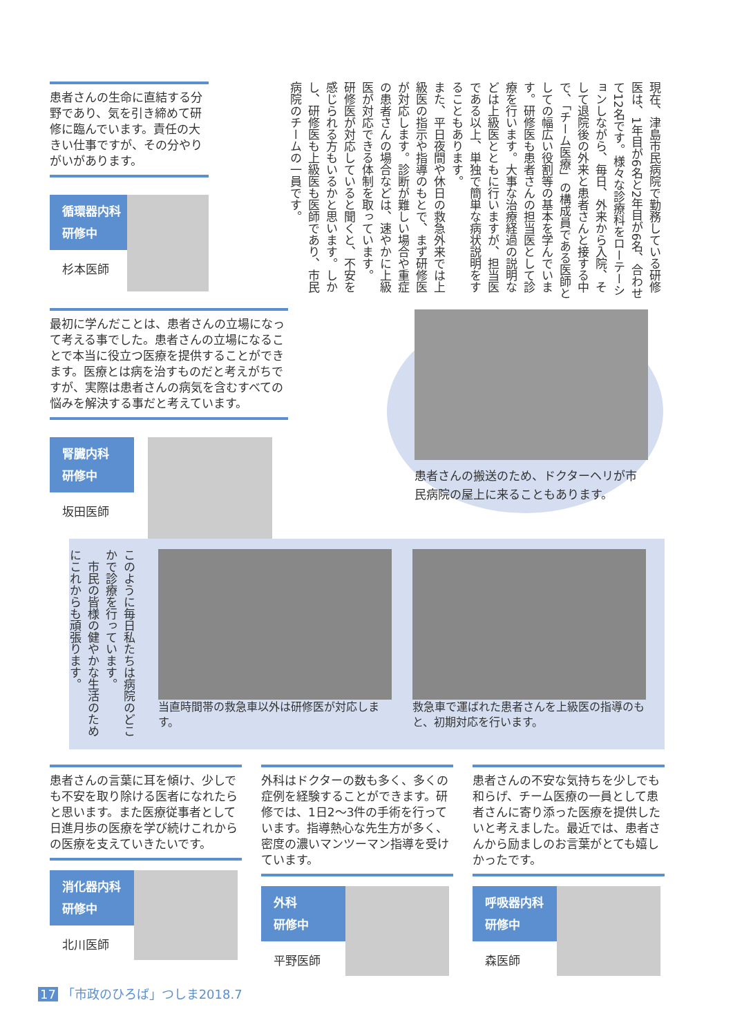患者さんの生命に直結する分野であり、気を引き締めて研修に臨んでいます。責任の大きい仕事ですが、その分やりがいがあります。
循環器内科
研修中
杉本医師
現在、津島市民病院で勤務している研修医は、1年目が6名と2年目が6名、合わせて12名です。様々な診療科をローテーションしながら、毎日、外来から入院、そして退院後の外来と患者さんと接する中で、「チーム医療」の構成員である医師としての幅広い役割等の基本を学んでいます。研修医も患者さんの担当医として診療を行います。大事な治療経過の説明などは上級医とともに行いますが、担当医である以上、単独で簡単な病状説明をすることもあります。
また、平日夜間や休日の救急外来では上級医の指示や指導のもとで、まず研修医が対応します。診断が難しい場合や重症の患者さんの場合などは、速やかに上級医が対応できる体制を取っています。
研修医が対応していると聞くと、不安を感じられる方もいるかと思います。しかし、研修医も上級医も医師であり、市民病院のチームの一員です。
最初に学んだことは、患者さんの立場になって考える事でした。患者さんの立場になることで本当に役立つ医療を提供することができます。医療とは病を治すものだと考えがちですが、実際は患者さんの病気を含むすべての悩みを解決する事だと考えています。
腎臓内科
研修中
坂田医師
患者さんの搬送のため、ドクターヘリが市民病院の屋上に来ることもあります。
このように毎日私たちは病院のどこかで診療を行っています。
　市民の皆様の健やかな生活のためにこれからも頑張ります。
当直時間帯の救急車以外は研修医が対応します。
救急車で運ばれた患者さんを上級医の指導のもと、初期対応を行います。
患者さんの言葉に耳を傾け、少しでも不安を取り除ける医者になれたらと思います。また医療従事者として日進月歩の医療を学び続けこれからの医療を支えていきたいです。
消化器内科
研修中
北川医師
外科はドクターの数も多く、多くの症例を経験することができます。研修では、1日2〜3件の手術を行っています。指導熱心な先生方が多く、密度の濃いマンツーマン指導を受けています。
外科
研修中
平野医師
患者さんの不安な気持ちを少しでも和らげ、チーム医療の一員として患者さんに寄り添った医療を提供したいと考えました。最近では、患者さんから励ましのお言葉がとても嬉しかったです。
呼吸器内科
研修中
森医師
17 「市政のひろば」つしま2018.7